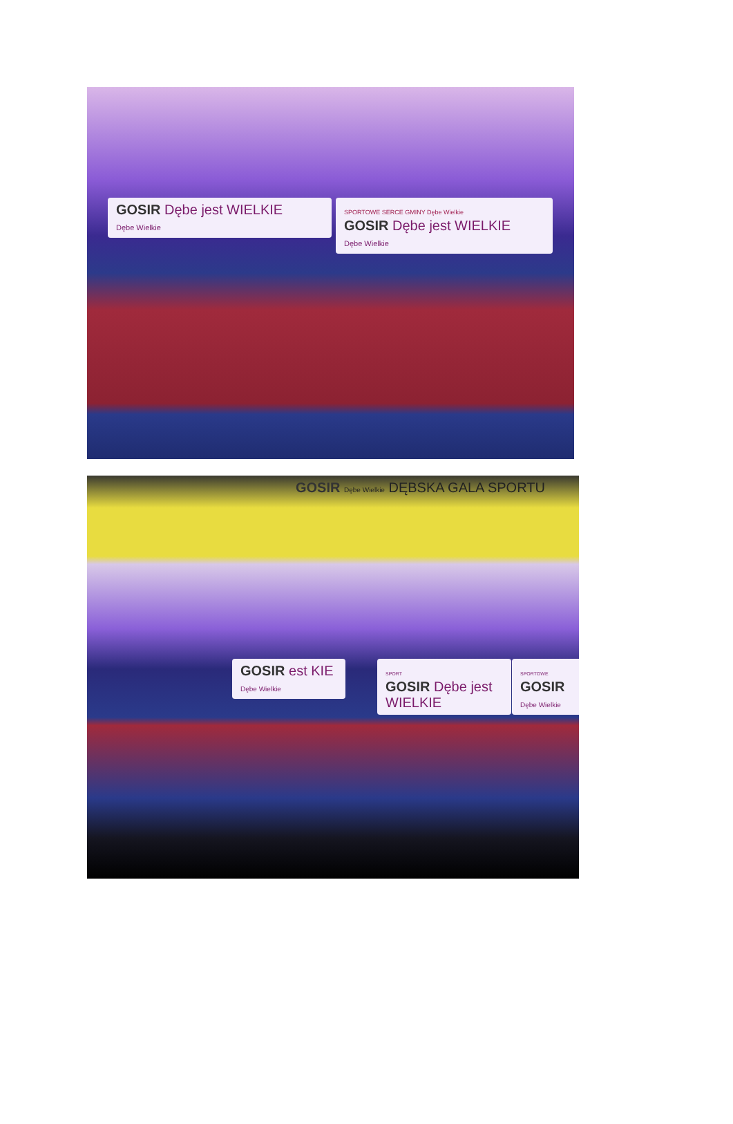SPORTOWE SERCE GMINY Dębe Wielkie
GOSIR Dębe jest WIELKIE
Dębe Wielkie
GOSIR Dębe jest WIELKIE
Dębe Wielkie
GOSIR Dębe Wielkie DĘBSKA GALA SPORTU
GOSIR est KIE
Dębe Wielkie
SPORT
GOSIR Dębe jest WIELKIE
SPORTOWE
GOSIR
Dębe Wielkie